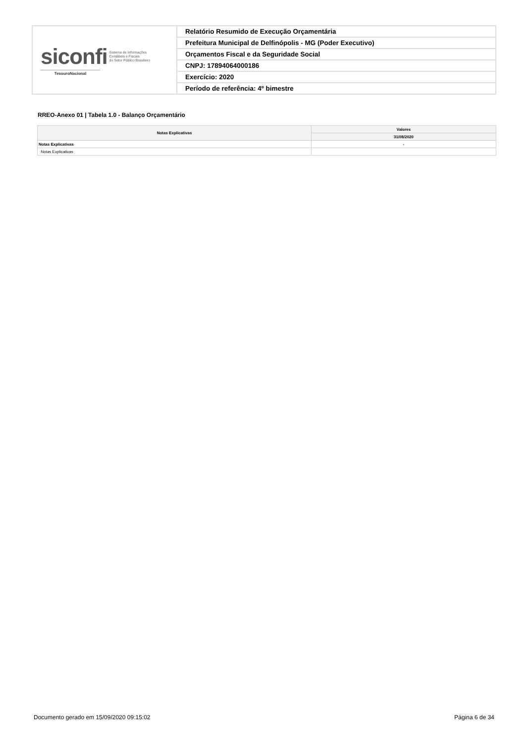| siconfi Sistema de Informações Contábeis e Fiscais do Setor Público Brasileiro TesouroNacional | Relatório Resumido de Execução Orçamentária |
| | Prefeitura Municipal de Delfinópolis - MG (Poder Executivo) |
| | Orçamentos Fiscal e da Seguridade Social |
| | CNPJ: 17894064000186 |
| | Exercício: 2020 |
| | Período de referência: 4º bimestre |
RREO-Anexo 01 | Tabela 1.0 - Balanço Orçamentário
| Notas Explicativas | Valores |
| --- | --- |
| | 31/08/2020 |
| Notas Explicativas | - |
| Notas Explicativas | |
Documento gerado em 15/09/2020 09:15:02 Página 6 de 34